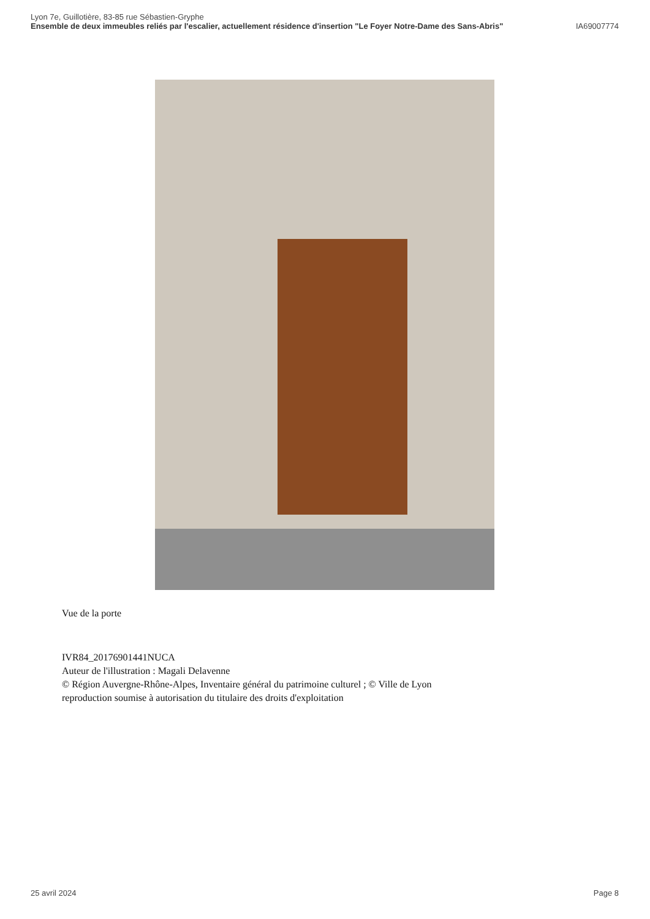Lyon 7e, Guillotière, 83-85 rue Sébastien-Gryphe
Ensemble de deux immeubles reliés par l'escalier, actuellement résidence d'insertion "Le Foyer Notre-Dame des Sans-Abris" IA69007774
Vue de la porte
IVR84_20176901441NUCA
Auteur de l'illustration : Magali Delavenne
© Région Auvergne-Rhône-Alpes, Inventaire général du patrimoine culturel ; © Ville de Lyon
reproduction soumise à autorisation du titulaire des droits d'exploitation
25 avril 2024 Page 8